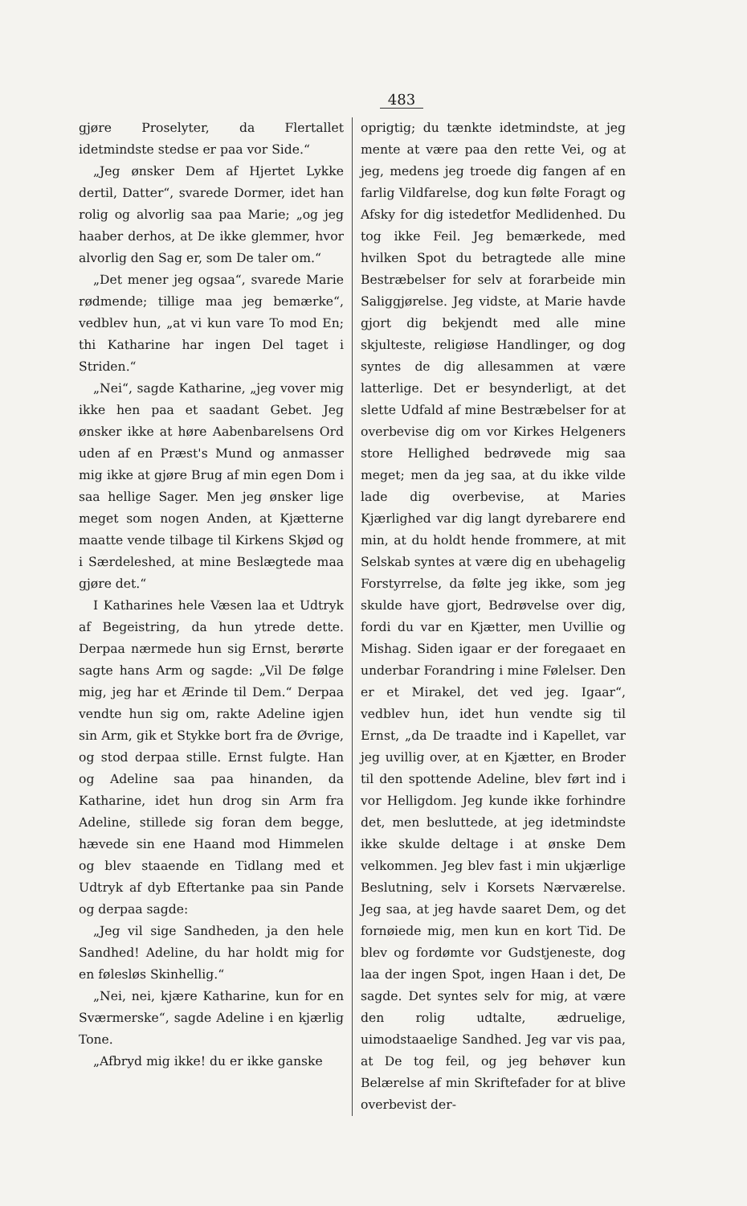483
gjøre Proselyter, da Flertallet idetmindste stedse er paa vor Side.“
„Jeg ønsker Dem af Hjertet Lykke dertil, Datter“, svarede Dormer, idet han rolig og alvorlig saa paa Marie; „og jeg haaber derhos, at De ikke glemmer, hvor alvorlig den Sag er, som De taler om.“
„Det mener jeg ogsaa“, svarede Marie rødmende; tillige maa jeg bemærke“, vedblev hun, „at vi kun vare To mod En; thi Katharine har ingen Del taget i Striden.“
„Nei“, sagde Katharine, „jeg vover mig ikke hen paa et saadant Gebet. Jeg ønsker ikke at høre Aabenbarelsens Ord uden af en Præst's Mund og anmasser mig ikke at gjøre Brug af min egen Dom i saa hellige Sager. Men jeg ønsker lige meget som nogen Anden, at Kjætterne maatte vende tilbage til Kirkens Skjød og i Særdeleshed, at mine Beslægtede maa gjøre det.“
I Katharines hele Væsen laa et Udtryk af Begeistring, da hun ytrede dette. Derpaa nærmede hun sig Ernst, berørte sagte hans Arm og sagde: „Vil De følge mig, jeg har et Ærinde til Dem.“ Derpaa vendte hun sig om, rakte Adeline igjen sin Arm, gik et Stykke bort fra de Øvrige, og stod derpaa stille. Ernst fulgte. Han og Adeline saa paa hinanden, da Katharine, idet hun drog sin Arm fra Adeline, stillede sig foran dem begge, hævede sin ene Haand mod Himmelen og blev staaende en Tidlang med et Udtryk af dyb Eftertanke paa sin Pande og derpaa sagde:
„Jeg vil sige Sandheden, ja den hele Sandhed! Adeline, du har holdt mig for en følesløs Skinhellig.“
„Nei, nei, kjære Katharine, kun for en Sværmerske“, sagde Adeline i en kjærlig Tone.
„Afbryd mig ikke! du er ikke ganske
oprigtig; du tænkte idetmindste, at jeg mente at være paa den rette Vei, og at jeg, medens jeg troede dig fangen af en farlig Vildfarelse, dog kun følte Foragt og Afsky for dig istedetfor Medlidenhed. Du tog ikke Feil. Jeg bemærkede, med hvilken Spot du betragtede alle mine Bestræbelser for selv at forarbeide min Saliggjørelse. Jeg vidste, at Marie havde gjort dig bekjendt med alle mine skjulteste, religiøse Handlinger, og dog syntes de dig allesammen at være latterlige. Det er besynderligt, at det slette Udfald af mine Bestræbelser for at overbevise dig om vor Kirkes Helgeners store Hellighed bedrøvede mig saa meget; men da jeg saa, at du ikke vilde lade dig overbevise, at Maries Kjærlighed var dig langt dyrebarere end min, at du holdt hende frommere, at mit Selskab syntes at være dig en ubehagelig Forstyrrelse, da følte jeg ikke, som jeg skulde have gjort, Bedrøvelse over dig, fordi du var en Kjætter, men Uvillie og Mishag. Siden igaar er der foregaaet en underbar Forandring i mine Følelser. Den er et Mirakel, det ved jeg. Igaar“, vedblev hun, idet hun vendte sig til Ernst, „da De traadte ind i Kapellet, var jeg uvillig over, at en Kjætter, en Broder til den spottende Adeline, blev ført ind i vor Helligdom. Jeg kunde ikke forhindre det, men besluttede, at jeg idetmindste ikke skulde deltage i at ønske Dem velkommen. Jeg blev fast i min ukjærlige Beslutning, selv i Korsets Nærværelse. Jeg saa, at jeg havde saaret Dem, og det fornøiede mig, men kun en kort Tid. De blev og fordømte vor Gudstjeneste, dog laa der ingen Spot, ingen Haan i det, De sagde. Det syntes selv for mig, at være den rolig udtalte, ædruelige, uimodstaaelige Sandhed. Jeg var vis paa, at De tog feil, og jeg behøver kun Belærelse af min Skriftefader for at blive overbevist der-